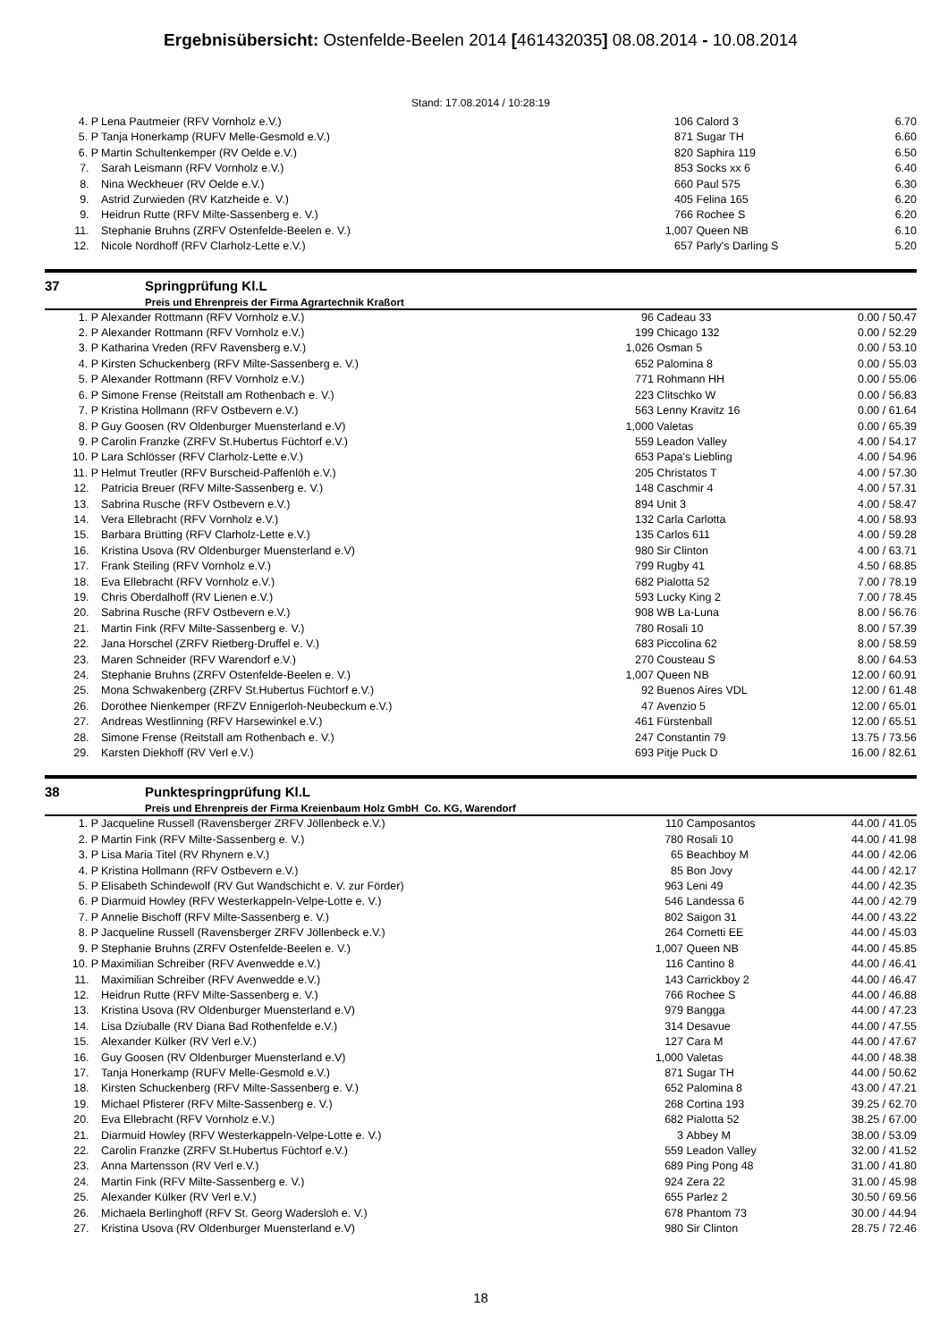Ergebnisübersicht: Ostenfelde-Beelen 2014 [461432035] 08.08.2014 - 10.08.2014
Stand: 17.08.2014 / 10:28:19
| 4. P | Lena Pautmeier (RFV Vornholz e.V.) | 106 | Calord 3 | 6.70 |
| 5. P | Tanja Honerkamp (RUFV Melle-Gesmold e.V.) | 871 | Sugar TH | 6.60 |
| 6. P | Martin Schultenkemper (RV Oelde e.V.) | 820 | Saphira 119 | 6.50 |
| 7. | Sarah Leismann (RFV Vornholz e.V.) | 853 | Socks xx 6 | 6.40 |
| 8. | Nina Weckheuer (RV Oelde e.V.) | 660 | Paul 575 | 6.30 |
| 9. | Astrid Zurwieden (RV Katzheide e. V.) | 405 | Felina 165 | 6.20 |
| 9. | Heidrun Rutte (RFV Milte-Sassenberg e. V.) | 766 | Rochee S | 6.20 |
| 11. | Stephanie Bruhns (ZRFV Ostenfelde-Beelen e. V.) | 1,007 | Queen NB | 6.10 |
| 12. | Nicole Nordhoff (RFV Clarholz-Lette e.V.) | 657 | Parly's Darling S | 5.20 |
37 Springprüfung Kl.L
Preis und Ehrenpreis der Firma Agrartechnik Kraßort
| 1. P | Alexander Rottmann (RFV Vornholz e.V.) | 96 | Cadeau 33 | 0.00 / 50.47 |
| 2. P | Alexander Rottmann (RFV Vornholz e.V.) | 199 | Chicago 132 | 0.00 / 52.29 |
| 3. P | Katharina Vreden (RFV Ravensberg e.V.) | 1,026 | Osman 5 | 0.00 / 53.10 |
| 4. P | Kirsten Schuckenberg (RFV Milte-Sassenberg e. V.) | 652 | Palomina 8 | 0.00 / 55.03 |
| 5. P | Alexander Rottmann (RFV Vornholz e.V.) | 771 | Rohmann HH | 0.00 / 55.06 |
| 6. P | Simone Frense (Reitstall am Rothenbach e. V.) | 223 | Clitschko W | 0.00 / 56.83 |
| 7. P | Kristina Hollmann (RFV Ostbevern e.V.) | 563 | Lenny Kravitz 16 | 0.00 / 61.64 |
| 8. P | Guy Goosen (RV Oldenburger Muensterland e.V) | 1,000 | Valetas | 0.00 / 65.39 |
| 9. P | Carolin Franzke (ZRFV St.Hubertus Füchtorf e.V.) | 559 | Leadon Valley | 4.00 / 54.17 |
| 10. P | Lara Schlösser (RFV Clarholz-Lette e.V.) | 653 | Papa's Liebling | 4.00 / 54.96 |
| 11. P | Helmut Treutler (RFV Burscheid-Paffenlöh e.V.) | 205 | Christatos T | 4.00 / 57.30 |
| 12. | Patricia Breuer (RFV Milte-Sassenberg e. V.) | 148 | Caschmir 4 | 4.00 / 57.31 |
| 13. | Sabrina Rusche (RFV Ostbevern e.V.) | 894 | Unit 3 | 4.00 / 58.47 |
| 14. | Vera Ellebracht (RFV Vornholz e.V.) | 132 | Carla Carlotta | 4.00 / 58.93 |
| 15. | Barbara Brütting (RFV Clarholz-Lette e.V.) | 135 | Carlos 611 | 4.00 / 59.28 |
| 16. | Kristina Usova (RV Oldenburger Muensterland e.V) | 980 | Sir Clinton | 4.00 / 63.71 |
| 17. | Frank Steiling (RFV Vornholz e.V.) | 799 | Rugby 41 | 4.50 / 68.85 |
| 18. | Eva Ellebracht (RFV Vornholz e.V.) | 682 | Pialotta 52 | 7.00 / 78.19 |
| 19. | Chris Oberdalhoff (RV Lienen e.V.) | 593 | Lucky King 2 | 7.00 / 78.45 |
| 20. | Sabrina Rusche (RFV Ostbevern e.V.) | 908 | WB La-Luna | 8.00 / 56.76 |
| 21. | Martin Fink (RFV Milte-Sassenberg e. V.) | 780 | Rosali 10 | 8.00 / 57.39 |
| 22. | Jana Horschel (ZRFV Rietberg-Druffel e. V.) | 683 | Piccolina 62 | 8.00 / 58.59 |
| 23. | Maren Schneider (RFV Warendorf e.V.) | 270 | Cousteau S | 8.00 / 64.53 |
| 24. | Stephanie Bruhns (ZRFV Ostenfelde-Beelen e. V.) | 1,007 | Queen NB | 12.00 / 60.91 |
| 25. | Mona Schwakenberg (ZRFV St.Hubertus Füchtorf e.V.) | 92 | Buenos Aires VDL | 12.00 / 61.48 |
| 26. | Dorothee Nienkemper (RFZV Ennigerloh-Neubeckum e.V.) | 47 | Avenzio 5 | 12.00 / 65.01 |
| 27. | Andreas Westlinning (RFV Harsewinkel e.V.) | 461 | Fürstenball | 12.00 / 65.51 |
| 28. | Simone Frense (Reitstall am Rothenbach e. V.) | 247 | Constantin 79 | 13.75 / 73.56 |
| 29. | Karsten Diekhoff (RV Verl e.V.) | 693 | Pitje Puck D | 16.00 / 82.61 |
38 Punktespringprüfung Kl.L
Preis und Ehrenpreis der Firma Kreienbaum Holz GmbH Co. KG, Warendorf
| 1. P | Jacqueline Russell (Ravensberger ZRFV Jöllenbeck e.V.) | 110 | Camposantos | 44.00 / 41.05 |
| 2. P | Martin Fink (RFV Milte-Sassenberg e. V.) | 780 | Rosali 10 | 44.00 / 41.98 |
| 3. P | Lisa Maria Titel (RV Rhynern e.V.) | 65 | Beachboy M | 44.00 / 42.06 |
| 4. P | Kristina Hollmann (RFV Ostbevern e.V.) | 85 | Bon Jovy | 44.00 / 42.17 |
| 5. P | Elisabeth Schindewolf (RV Gut Wandschicht e. V. zur Förder) | 963 | Leni 49 | 44.00 / 42.35 |
| 6. P | Diarmuid Howley (RFV Westerkappeln-Velpe-Lotte e. V.) | 546 | Landessa 6 | 44.00 / 42.79 |
| 7. P | Annelie Bischoff (RFV Milte-Sassenberg e. V.) | 802 | Saigon 31 | 44.00 / 43.22 |
| 8. P | Jacqueline Russell (Ravensberger ZRFV Jöllenbeck e.V.) | 264 | Cornetti EE | 44.00 / 45.03 |
| 9. P | Stephanie Bruhns (ZRFV Ostenfelde-Beelen e. V.) | 1,007 | Queen NB | 44.00 / 45.85 |
| 10. P | Maximilian Schreiber (RFV Avenwedde e.V.) | 116 | Cantino 8 | 44.00 / 46.41 |
| 11. | Maximilian Schreiber (RFV Avenwedde e.V.) | 143 | Carrickboy 2 | 44.00 / 46.47 |
| 12. | Heidrun Rutte (RFV Milte-Sassenberg e. V.) | 766 | Rochee S | 44.00 / 46.88 |
| 13. | Kristina Usova (RV Oldenburger Muensterland e.V) | 979 | Bangga | 44.00 / 47.23 |
| 14. | Lisa Dziuballe (RV Diana Bad Rothenfelde e.V.) | 314 | Desavue | 44.00 / 47.55 |
| 15. | Alexander Külker (RV Verl e.V.) | 127 | Cara M | 44.00 / 47.67 |
| 16. | Guy Goosen (RV Oldenburger Muensterland e.V) | 1,000 | Valetas | 44.00 / 48.38 |
| 17. | Tanja Honerkamp (RUFV Melle-Gesmold e.V.) | 871 | Sugar TH | 44.00 / 50.62 |
| 18. | Kirsten Schuckenberg (RFV Milte-Sassenberg e. V.) | 652 | Palomina 8 | 43.00 / 47.21 |
| 19. | Michael Pfisterer (RFV Milte-Sassenberg e. V.) | 268 | Cortina 193 | 39.25 / 62.70 |
| 20. | Eva Ellebracht (RFV Vornholz e.V.) | 682 | Pialotta 52 | 38.25 / 67.00 |
| 21. | Diarmuid Howley (RFV Westerkappeln-Velpe-Lotte e. V.) | 3 | Abbey M | 38.00 / 53.09 |
| 22. | Carolin Franzke (ZRFV St.Hubertus Füchtorf e.V.) | 559 | Leadon Valley | 32.00 / 41.52 |
| 23. | Anna Martensson (RV Verl e.V.) | 689 | Ping Pong 48 | 31.00 / 41.80 |
| 24. | Martin Fink (RFV Milte-Sassenberg e. V.) | 924 | Zera 22 | 31.00 / 45.98 |
| 25. | Alexander Külker (RV Verl e.V.) | 655 | Parlez 2 | 30.50 / 69.56 |
| 26. | Michaela Berlinghoff (RFV St. Georg Wadersloh e. V.) | 678 | Phantom 73 | 30.00 / 44.94 |
| 27. | Kristina Usova (RV Oldenburger Muensterland e.V) | 980 | Sir Clinton | 28.75 / 72.46 |
18